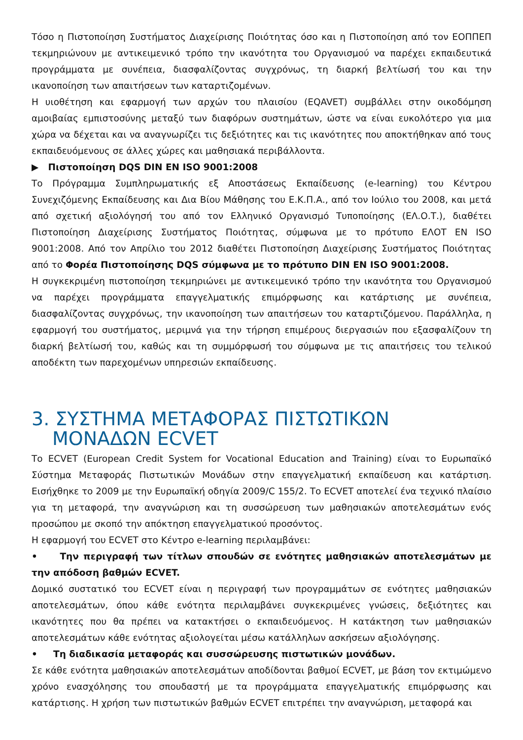Τόσο η Πιστοποίηση Συστήματος Διαχείρισης Ποιότητας όσο και η Πιστοποίηση από τον ΕΟΠΠΕΠ τεκμηριώνουν με αντικειμενικό τρόπο την ικανότητα του Οργανισμού να παρέχει εκπαιδευτικά προγράμματα με συνέπεια, διασφαλίζοντας συγχρόνως, τη διαρκή βελτίωσή του και την ικανοποίηση των απαιτήσεων των καταρτιζομένων.
Η υιοθέτηση και εφαρμογή των αρχών του πλαισίου (EQAVET) συμβάλλει στην οικοδόμηση αμοιβαίας εμπιστοσύνης μεταξύ των διαφόρων συστημάτων, ώστε να είναι ευκολότερο για μια χώρα να δέχεται και να αναγνωρίζει τις δεξιότητες και τις ικανότητες που αποκτήθηκαν από τους εκπαιδευόμενους σε άλλες χώρες και μαθησιακά περιβάλλοντα.
▶ Πιστοποίηση DQS DIN EN ISO 9001:2008
Το Πρόγραμμα Συμπληρωματικής εξ Αποστάσεως Εκπαίδευσης (e-learning) του Κέντρου Συνεχιζόμενης Εκπαίδευσης και Δια Βίου Μάθησης του Ε.Κ.Π.Α., από τον Ιούλιο του 2008, και μετά από σχετική αξιολόγησή του από τον Ελληνικό Οργανισμό Τυποποίησης (ΕΛ.Ο.Τ.), διαθέτει Πιστοποίηση Διαχείρισης Συστήματος Ποιότητας, σύμφωνα με το πρότυπο ΕΛΟΤ EN ISO 9001:2008. Από τον Απρίλιο του 2012 διαθέτει Πιστοποίηση Διαχείρισης Συστήματος Ποιότητας από το Φορέα Πιστοποίησης DQS σύμφωνα με το πρότυπο DIN EN ISO 9001:2008.
Η συγκεκριμένη πιστοποίηση τεκμηριώνει με αντικειμενικό τρόπο την ικανότητα του Οργανισμού να παρέχει προγράμματα επαγγελματικής επιμόρφωσης και κατάρτισης με συνέπεια, διασφαλίζοντας συγχρόνως, την ικανοποίηση των απαιτήσεων του καταρτιζόμενου. Παράλληλα, η εφαρμογή του συστήματος, μεριμνά για την τήρηση επιμέρους διεργασιών που εξασφαλίζουν τη διαρκή βελτίωσή του, καθώς και τη συμμόρφωσή του σύμφωνα με τις απαιτήσεις του τελικού αποδέκτη των παρεχομένων υπηρεσιών εκπαίδευσης.
3. ΣΥΣΤΗΜΑ ΜΕΤΑΦΟΡΑΣ ΠΙΣΤΩΤΙΚΩΝ ΜΟΝΑΔΩΝ ECVET
Το ECVET (European Credit System for Vocational Education and Training) είναι το Ευρωπαϊκό Σύστημα Μεταφοράς Πιστωτικών Μονάδων στην επαγγελματική εκπαίδευση και κατάρτιση. Εισήχθηκε το 2009 με την Ευρωπαϊκή οδηγία 2009/C 155/2. Το ECVET αποτελεί ένα τεχνικό πλαίσιο για τη μεταφορά, την αναγνώριση και τη συσσώρευση των μαθησιακών αποτελεσμάτων ενός προσώπου με σκοπό την απόκτηση επαγγελματικού προσόντος.
Η εφαρμογή του ECVET στο Κέντρο e-learning περιλαμβάνει:
• Την περιγραφή των τίτλων σπουδών σε ενότητες μαθησιακών αποτελεσμάτων με την απόδοση βαθμών ECVET.
Δομικό συστατικό του ECVET είναι η περιγραφή των προγραμμάτων σε ενότητες μαθησιακών αποτελεσμάτων, όπου κάθε ενότητα περιλαμβάνει συγκεκριμένες γνώσεις, δεξιότητες και ικανότητες που θα πρέπει να κατακτήσει ο εκπαιδευόμενος. Η κατάκτηση των μαθησιακών αποτελεσμάτων κάθε ενότητας αξιολογείται μέσω κατάλληλων ασκήσεων αξιολόγησης.
• Τη διαδικασία μεταφοράς και συσσώρευσης πιστωτικών μονάδων.
Σε κάθε ενότητα μαθησιακών αποτελεσμάτων αποδίδονται βαθμοί ECVET, με βάση τον εκτιμώμενο χρόνο ενασχόλησης του σπουδαστή με τα προγράμματα επαγγελματικής επιμόρφωσης και κατάρτισης. Η χρήση των πιστωτικών βαθμών ECVET επιτρέπει την αναγνώριση, μεταφορά και